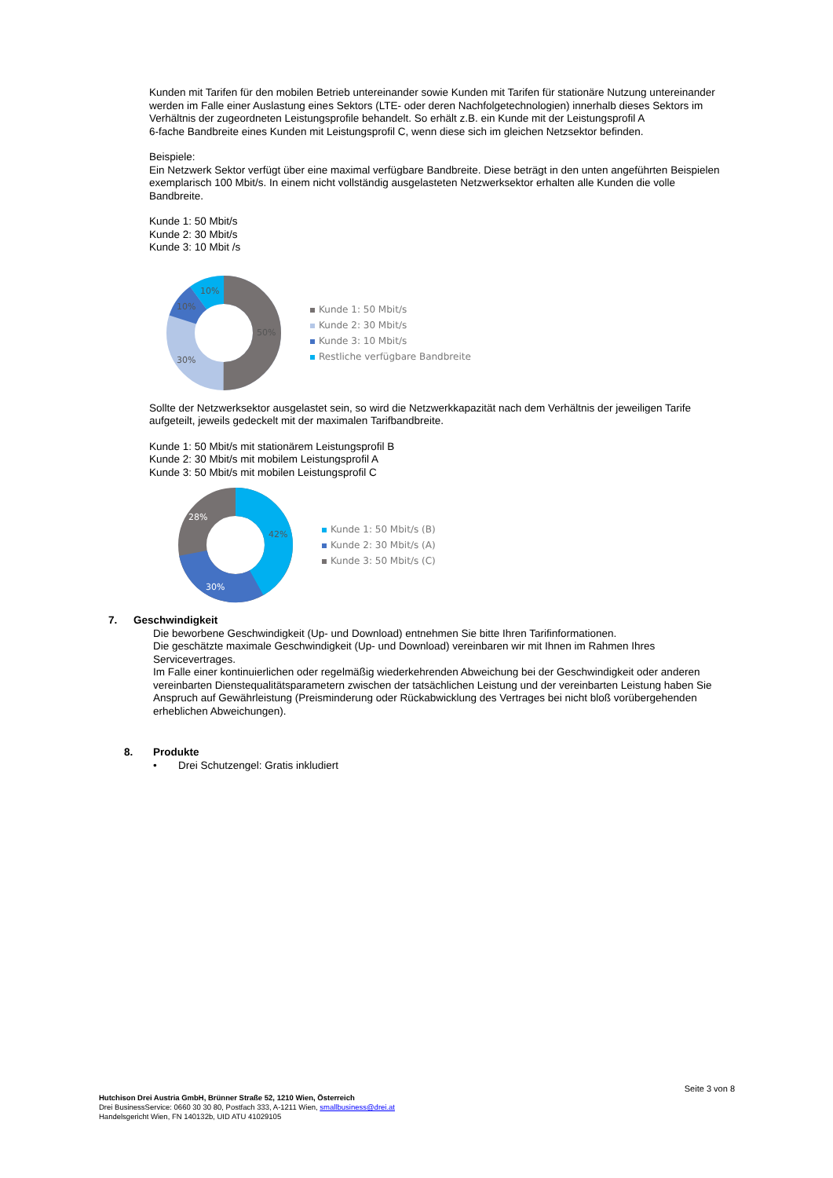Kunden mit Tarifen für den mobilen Betrieb untereinander sowie Kunden mit Tarifen für stationäre Nutzung untereinander werden im Falle einer Auslastung eines Sektors (LTE- oder deren Nachfolgetechnologien) innerhalb dieses Sektors im Verhältnis der zugeordneten Leistungsprofile behandelt. So erhält z.B. ein Kunde mit der Leistungsprofil A
6-fache Bandbreite eines Kunden mit Leistungsprofil C, wenn diese sich im gleichen Netzsektor befinden.
Beispiele:
Ein Netzwerk Sektor verfügt über eine maximal verfügbare Bandbreite. Diese beträgt in den unten angeführten Beispielen
exemplarisch 100 Mbit/s. In einem nicht vollständig ausgelasteten Netzwerksektor erhalten alle Kunden die volle Bandbreite.
Kunde 1: 50 Mbit/s
Kunde 2: 30 Mbit/s
Kunde 3: 10 Mbit /s
50%
30%
10%
10%
Kunde 1: 50 Mbit/s
Kunde 2: 30 Mbit/s
Kunde 3: 10 Mbit/s
Restliche verfügbare Bandbreite
Sollte der Netzwerksektor ausgelastet sein, so wird die Netzwerkkapazität nach dem Verhältnis der jeweiligen Tarife aufgeteilt, jeweils gedeckelt mit der maximalen Tarifbandbreite.
Kunde 1: 50 Mbit/s mit stationärem Leistungsprofil B
Kunde 2: 30 Mbit/s mit mobilem Leistungsprofil A
Kunde 3: 50 Mbit/s mit mobilen Leistungsprofil C
42%
30%
28%
Kunde 1: 50 Mbit/s (B)
Kunde 2: 30 Mbit/s (A)
Kunde 3: 50 Mbit/s (C)
7. Geschwindigkeit
Die beworbene Geschwindigkeit (Up- und Download) entnehmen Sie bitte Ihren Tarifinformationen.
Die geschätzte maximale Geschwindigkeit (Up- und Download) vereinbaren wir mit Ihnen im Rahmen Ihres Servicevertrages.
Im Falle einer kontinuierlichen oder regelmäßig wiederkehrenden Abweichung bei der Geschwindigkeit oder anderen vereinbarten Dienstequalitätsparametern zwischen der tatsächlichen Leistung und der vereinbarten Leistung haben Sie Anspruch auf Gewährleistung (Preisminderung oder Rückabwicklung des Vertrages bei nicht bloß vorübergehenden erheblichen Abweichungen).
8. Produkte
• Drei Schutzengel: Gratis inkludiert
Seite 3 von 8
Hutchison Drei Austria GmbH, Brünner Straße 52, 1210 Wien, Österreich
Drei BusinessService: 0660 30 30 80, Postfach 333, A-1211 Wien, smallbusiness@drei.at
Handelsgericht Wien, FN 140132b, UID ATU 41029105